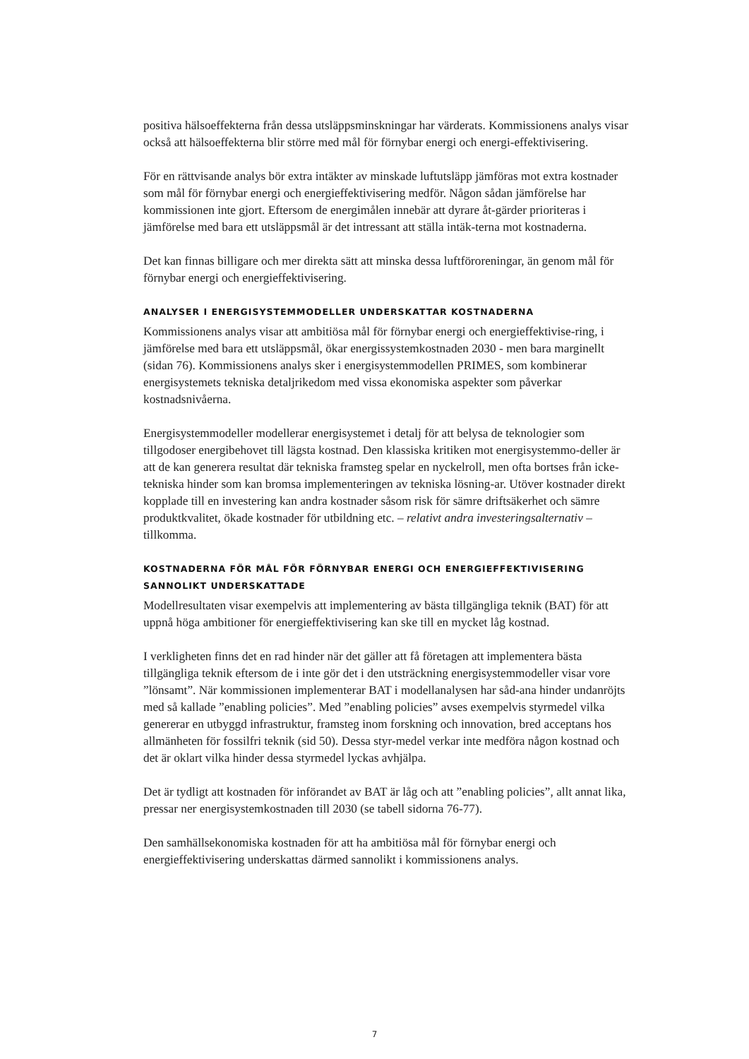positiva hälsoeffekterna från dessa utsläppsminskningar har värderats. Kommissionens analys visar också att hälsoeffekterna blir större med mål för förnybar energi och energi-effektivisering.
För en rättvisande analys bör extra intäkter av minskade luftutsläpp jämföras mot extra kostnader som mål för förnybar energi och energieffektivisering medför. Någon sådan jämförelse har kommissionen inte gjort. Eftersom de energimålen innebär att dyrare åt-gärder prioriteras i jämförelse med bara ett utsläppsmål är det intressant att ställa intäk-terna mot kostnaderna.
Det kan finnas billigare och mer direkta sätt att minska dessa luftföroreningar, än genom mål för förnybar energi och energieffektivisering.
ANALYSER I ENERGISYSTEMMODELLER UNDERSKATTAR KOSTNADERNA
Kommissionens analys visar att ambitiösa mål för förnybar energi och energieffektivise-ring, i jämförelse med bara ett utsläppsmål, ökar energissystemkostnaden 2030 - men bara marginellt (sidan 76). Kommissionens analys sker i energisystemmodellen PRIMES, som kombinerar energisystemets tekniska detaljrikedom med vissa ekonomiska aspekter som påverkar kostnadsnivåerna.
Energisystemmodeller modellerar energisystemet i detalj för att belysa de teknologier som tillgodoser energibehovet till lägsta kostnad. Den klassiska kritiken mot energisystemmo-deller är att de kan generera resultat där tekniska framsteg spelar en nyckelroll, men ofta bortses från icke-tekniska hinder som kan bromsa implementeringen av tekniska lösning-ar. Utöver kostnader direkt kopplade till en investering kan andra kostnader såsom risk för sämre driftsäkerhet och sämre produktkvalitet, ökade kostnader för utbildning etc. – relativt andra investeringsalternativ – tillkomma.
KOSTNADERNA FÖR MÅL FÖR FÖRNYBAR ENERGI OCH ENERGIEFFEKTIVISERING SANNOLIKT UNDERSKATTADE
Modellresultaten visar exempelvis att implementering av bästa tillgängliga teknik (BAT) för att uppnå höga ambitioner för energieffektivisering kan ske till en mycket låg kostnad.
I verkligheten finns det en rad hinder när det gäller att få företagen att implementera bästa tillgängliga teknik eftersom de i inte gör det i den utsträckning energisystemmodeller visar vore ”lönsamt”. När kommissionen implementerar BAT i modellanalysen har såd-ana hinder undanröjts med så kallade ”enabling policies”. Med ”enabling policies” avses exempelvis styrmedel vilka genererar en utbyggd infrastruktur, framsteg inom forskning och innovation, bred acceptans hos allmänheten för fossilfri teknik (sid 50). Dessa styr-medel verkar inte medföra någon kostnad och det är oklart vilka hinder dessa styrmedel lyckas avhjälpa.
Det är tydligt att kostnaden för införandet av BAT är låg och att ”enabling policies”, allt annat lika, pressar ner energisystemkostnaden till 2030 (se tabell sidorna 76-77).
Den samhällsekonomiska kostnaden för att ha ambitiösa mål för förnybar energi och energieffektivisering underskattas därmed sannolikt i kommissionens analys.
7